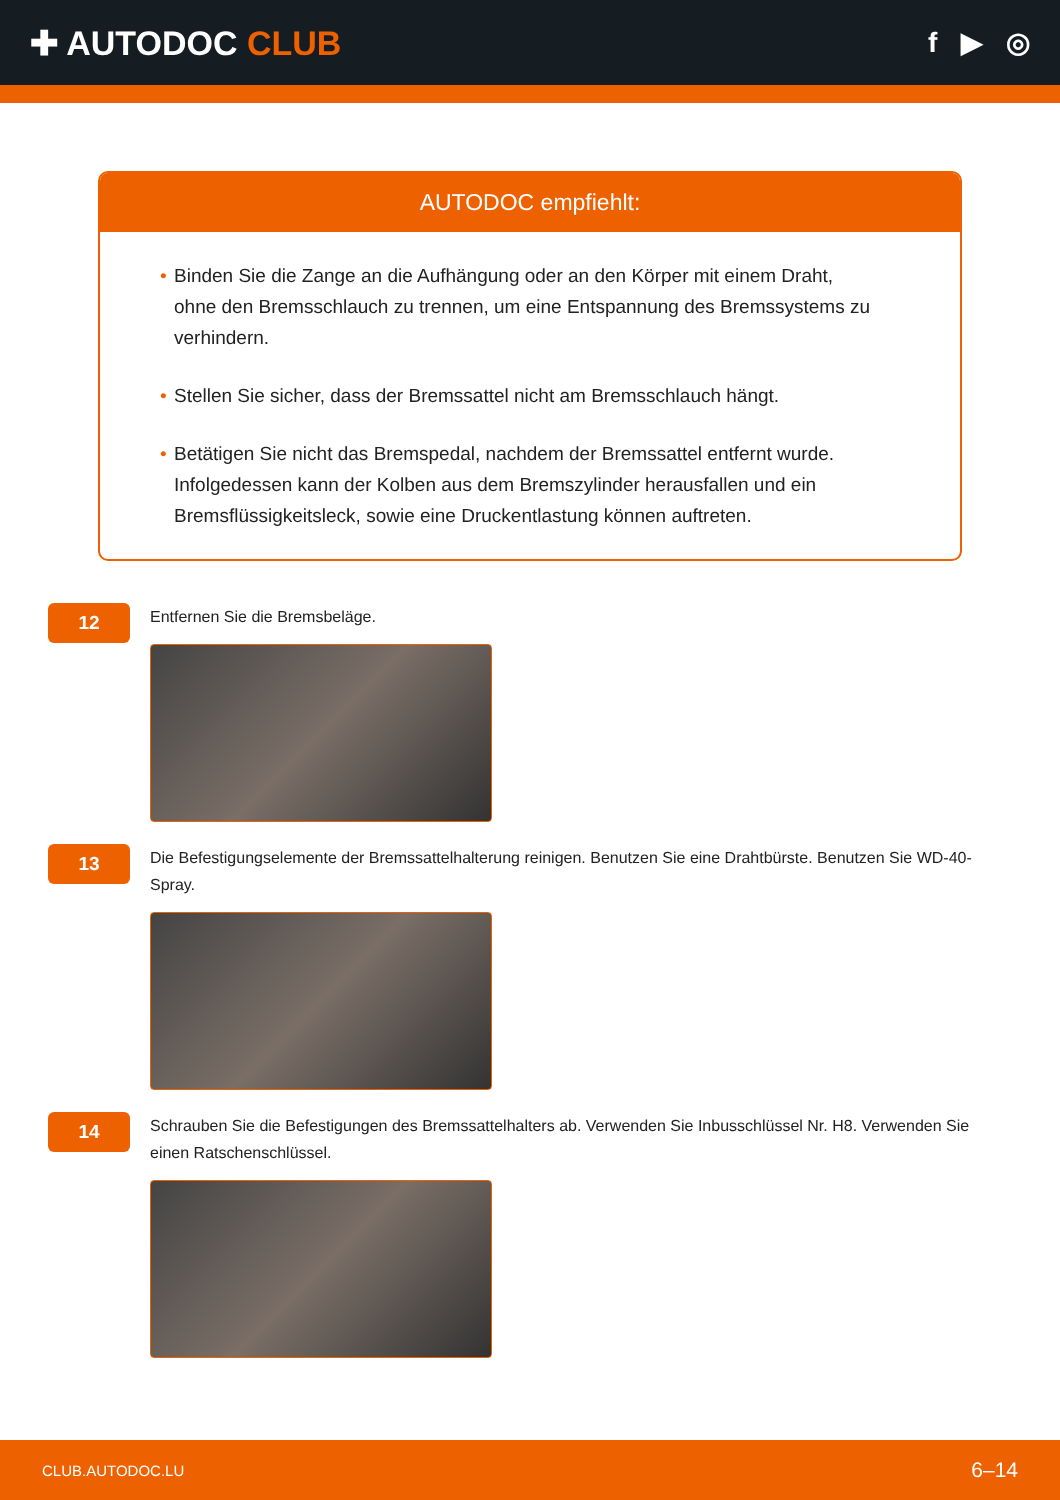✚ AUTODOC CLUB
f ▶ ◎
AUTODOC empfiehlt:
• Binden Sie die Zange an die Aufhängung oder an den Körper mit einem Draht, ohne den Bremsschlauch zu trennen, um eine Entspannung des Bremssystems zu verhindern.
• Stellen Sie sicher, dass der Bremssattel nicht am Bremsschlauch hängt.
• Betätigen Sie nicht das Bremspedal, nachdem der Bremssattel entfernt wurde. Infolgedessen kann der Kolben aus dem Bremszylinder herausfallen und ein Bremsflüssigkeitsleck, sowie eine Druckentlastung können auftreten.
12
Entfernen Sie die Bremsbeläge.
13
Die Befestigungselemente der Bremssattelhalterung reinigen. Benutzen Sie eine Drahtbürste. Benutzen Sie WD-40-Spray.
14
Schrauben Sie die Befestigungen des Bremssattelhalters ab. Verwenden Sie Inbusschlüssel Nr. H8. Verwenden Sie einen Ratschenschlüssel.
CLUB.AUTODOC.LU 6–14